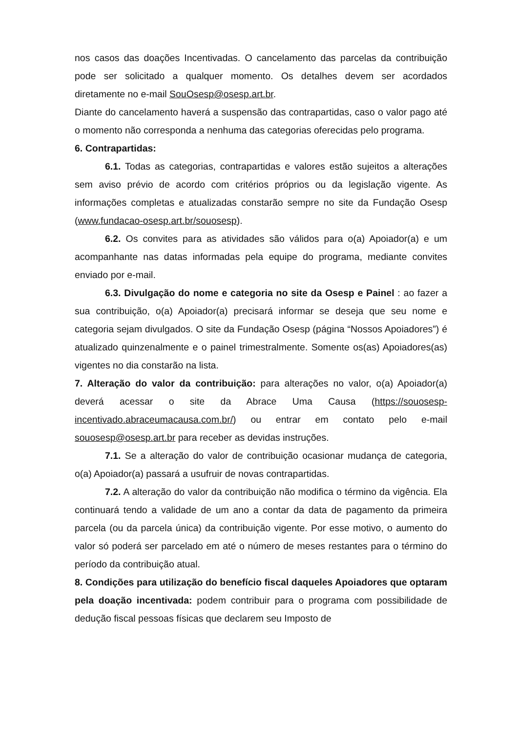nos casos das doações Incentivadas. O cancelamento das parcelas da contribuição pode ser solicitado a qualquer momento. Os detalhes devem ser acordados diretamente no e-mail SouOsesp@osesp.art.br.
Diante do cancelamento haverá a suspensão das contrapartidas, caso o valor pago até o momento não corresponda a nenhuma das categorias oferecidas pelo programa.
6. Contrapartidas:
6.1. Todas as categorias, contrapartidas e valores estão sujeitos a alterações sem aviso prévio de acordo com critérios próprios ou da legislação vigente. As informações completas e atualizadas constarão sempre no site da Fundação Osesp (www.fundacao-osesp.art.br/souosesp).
6.2. Os convites para as atividades são válidos para o(a) Apoiador(a) e um acompanhante nas datas informadas pela equipe do programa, mediante convites enviado por e-mail.
6.3. Divulgação do nome e categoria no site da Osesp e Painel : ao fazer a sua contribuição, o(a) Apoiador(a) precisará informar se deseja que seu nome e categoria sejam divulgados. O site da Fundação Osesp (página “Nossos Apoiadores”) é atualizado quinzenalmente e o painel trimestralmente. Somente os(as) Apoiadores(as) vigentes no dia constarão na lista.
7. Alteração do valor da contribuição: para alterações no valor, o(a) Apoiador(a) deverá acessar o site da Abrace Uma Causa (https://souosesp-incentivado.abraceumacausa.com.br/) ou entrar em contato pelo e-mail souosesp@osesp.art.br para receber as devidas instruções.
7.1. Se a alteração do valor de contribuição ocasionar mudança de categoria, o(a) Apoiador(a) passará a usufruir de novas contrapartidas.
7.2. A alteração do valor da contribuição não modifica o término da vigência. Ela continuará tendo a validade de um ano a contar da data de pagamento da primeira parcela (ou da parcela única) da contribuição vigente. Por esse motivo, o aumento do valor só poderá ser parcelado em até o número de meses restantes para o término do período da contribuição atual.
8. Condições para utilização do benefício fiscal daqueles Apoiadores que optaram pela doação incentivada: podem contribuir para o programa com possibilidade de dedução fiscal pessoas físicas que declarem seu Imposto de